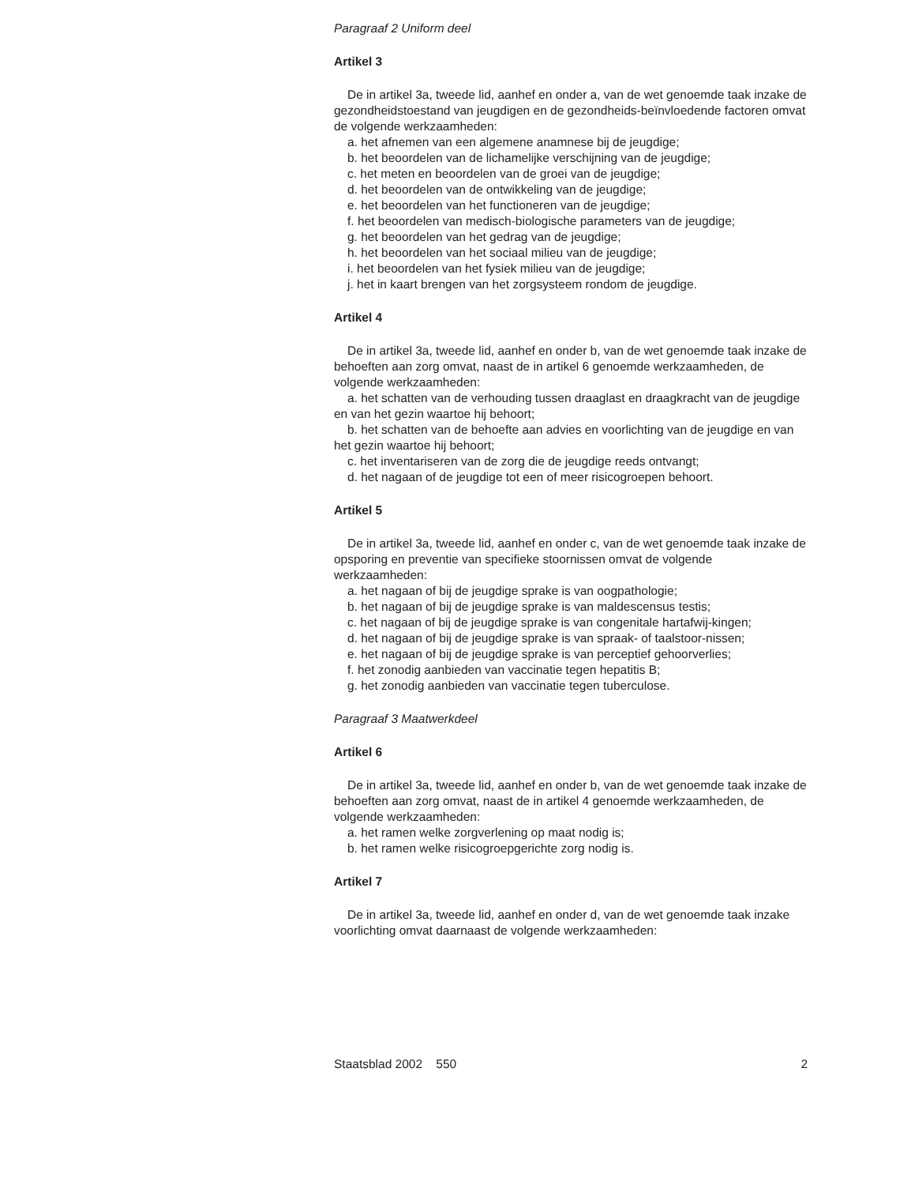Paragraaf 2 Uniform deel
Artikel 3
De in artikel 3a, tweede lid, aanhef en onder a, van de wet genoemde taak inzake de gezondheidstoestand van jeugdigen en de gezondheids-beïnvloedende factoren omvat de volgende werkzaamheden:
a. het afnemen van een algemene anamnese bij de jeugdige;
b. het beoordelen van de lichamelijke verschijning van de jeugdige;
c. het meten en beoordelen van de groei van de jeugdige;
d. het beoordelen van de ontwikkeling van de jeugdige;
e. het beoordelen van het functioneren van de jeugdige;
f. het beoordelen van medisch-biologische parameters van de jeugdige;
g. het beoordelen van het gedrag van de jeugdige;
h. het beoordelen van het sociaal milieu van de jeugdige;
i. het beoordelen van het fysiek milieu van de jeugdige;
j. het in kaart brengen van het zorgsysteem rondom de jeugdige.
Artikel 4
De in artikel 3a, tweede lid, aanhef en onder b, van de wet genoemde taak inzake de behoeften aan zorg omvat, naast de in artikel 6 genoemde werkzaamheden, de volgende werkzaamheden:
a. het schatten van de verhouding tussen draaglast en draagkracht van de jeugdige en van het gezin waartoe hij behoort;
b. het schatten van de behoefte aan advies en voorlichting van de jeugdige en van het gezin waartoe hij behoort;
c. het inventariseren van de zorg die de jeugdige reeds ontvangt;
d. het nagaan of de jeugdige tot een of meer risicogroepen behoort.
Artikel 5
De in artikel 3a, tweede lid, aanhef en onder c, van de wet genoemde taak inzake de opsporing en preventie van specifieke stoornissen omvat de volgende werkzaamheden:
a. het nagaan of bij de jeugdige sprake is van oogpathologie;
b. het nagaan of bij de jeugdige sprake is van maldescensus testis;
c. het nagaan of bij de jeugdige sprake is van congenitale hartafwij-kingen;
d. het nagaan of bij de jeugdige sprake is van spraak- of taalstoor-nissen;
e. het nagaan of bij de jeugdige sprake is van perceptief gehoorverlies;
f. het zonodig aanbieden van vaccinatie tegen hepatitis B;
g. het zonodig aanbieden van vaccinatie tegen tuberculose.
Paragraaf 3 Maatwerkdeel
Artikel 6
De in artikel 3a, tweede lid, aanhef en onder b, van de wet genoemde taak inzake de behoeften aan zorg omvat, naast de in artikel 4 genoemde werkzaamheden, de volgende werkzaamheden:
a. het ramen welke zorgverlening op maat nodig is;
b. het ramen welke risicogroepgerichte zorg nodig is.
Artikel 7
De in artikel 3a, tweede lid, aanhef en onder d, van de wet genoemde taak inzake voorlichting omvat daarnaast de volgende werkzaamheden:
Staatsblad 2002 550 2